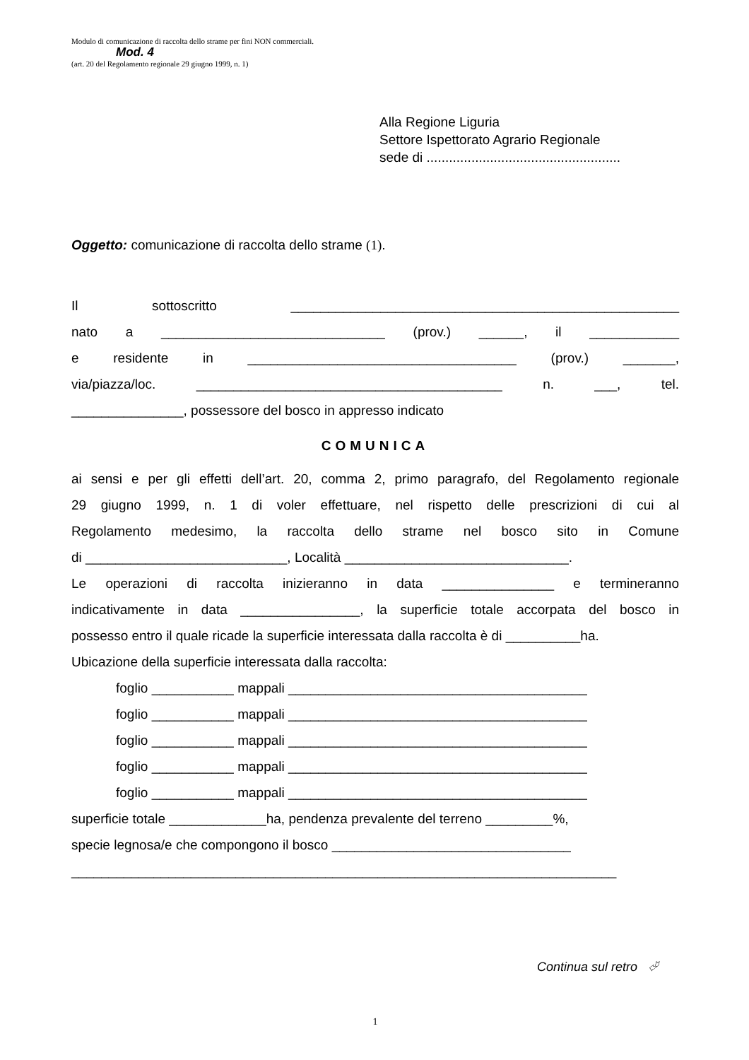Modulo di comunicazione di raccolta dello strame per fini NON commerciali.
Mod. 4
(art. 20 del Regolamento regionale 29 giugno 1999, n. 1)
Alla Regione Liguria
Settore Ispettorato Agrario Regionale
sede di ....................................................
Oggetto: comunicazione di raccolta dello strame (1).
Il sottoscritto ____________________________________________________
nato a ______________________________ (prov.) ______, il ____________
e residente in ____________________________________ (prov.) _______,
via/piazza/loc. _________________________________________ n. ___, tel.
_______________, possessore del bosco in appresso indicato
COMUNICA
ai sensi e per gli effetti dell’art. 20, comma 2, primo paragrafo, del Regolamento regionale
29 giugno 1999, n. 1 di voler effettuare, nel rispetto delle prescrizioni di cui al
Regolamento medesimo, la raccolta dello strame nel bosco sito in Comune
di ___________________________, Località ______________________________.
Le operazioni di raccolta inizieranno in data _______________ e termineranno
indicativamente in data ________________, la superficie totale accorpata del bosco in
possesso entro il quale ricade la superficie interessata dalla raccolta è di __________ha.
Ubicazione della superficie interessata dalla raccolta:
foglio ___________ mappali ________________________________________
foglio ___________ mappali ________________________________________
foglio ___________ mappali ________________________________________
foglio ___________ mappali ________________________________________
foglio ___________ mappali ________________________________________
superficie totale _____________ha, pendenza prevalente del terreno _________%,
specie legnosa/e che compongono il bosco ________________________________
_________________________________________________________________________
Continua sul retro ⮰
1